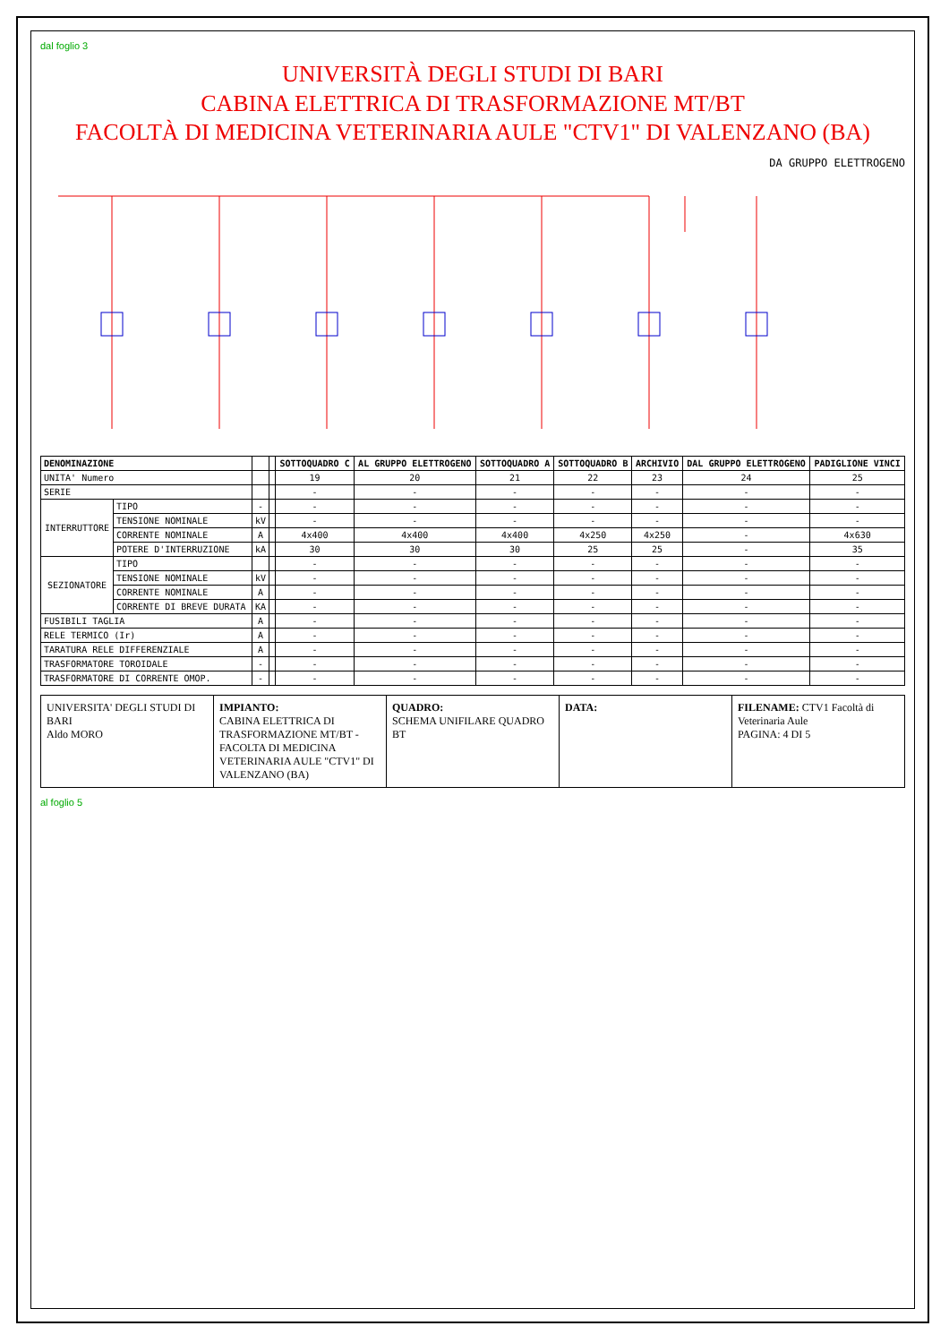dal foglio 3
UNIVERSITÀ DEGLI STUDI DI BARI
CABINA ELETTRICA DI TRASFORMAZIONE MT/BT
FACOLTÀ DI MEDICINA VETERINARIA AULE "CTV1" DI VALENZANO (BA)
DA GRUPPO ELETTROGENO
| DENOMINAZIONE | | | | SOTTOQUADRO C | AL GRUPPO ELETTROGENO | SOTTOQUADRO A | SOTTOQUADRO B | ARCHIVIO | DAL GRUPPO ELETTROGENO | PADIGLIONE VINCI |
| --- | --- | --- | --- | --- | --- | --- | --- | --- | --- | --- |
| UNITA' Numero | | | | 19 | 20 | 21 | 22 | 23 | 24 | 25 |
| SERIE | | | | - | - | - | - | - | - | - |
| INTERRUTTORE | TIPO | - | | - | - | - | - | - | - | - |
| | TENSIONE NOMINALE | kV | | - | - | - | - | - | - | - |
| | CORRENTE NOMINALE | A | | 4x400 | 4x400 | 4x400 | 4x250 | 4x250 | - | 4x630 |
| | POTERE D'INTERRUZIONE | kA | | 30 | 30 | 30 | 25 | 25 | - | 35 |
| SEZIONATORE | TIPO | | | - | - | - | - | - | - | - |
| | TENSIONE NOMINALE | kV | | - | - | - | - | - | - | - |
| | CORRENTE NOMINALE | A | | - | - | - | - | - | - | - |
| | CORRENTE DI BREVE DURATA | KA | | - | - | - | - | - | - | - |
| FUSIBILI TAGLIA | | A | | - | - | - | - | - | - | - |
| RELE TERMICO (Ir) | | A | | - | - | - | - | - | - | - |
| TARATURA RELE DIFFERENZIALE | | A | | - | - | - | - | - | - | - |
| TRASFORMATORE TOROIDALE | | - | | - | - | - | - | - | - | - |
| TRASFORMATORE DI CORRENTE OMOP. | | - | | - | - | - | - | - | - | - |
UNIVERSITA' DEGLI STUDI DI BARI
Aldo MORO
IMPIANTO:
CABINA ELETTRICA DI TRASFORMAZIONE MT/BT - FACOLTA DI MEDICINA VETERINARIA AULE "CTV1" DI VALENZANO (BA)
QUADRO:
SCHEMA UNIFILARE QUADRO BT
DATA: FILENAME: CTV1 Facoltà di Veterinaria Aule
PAGINA: 4 DI 5
al foglio 5